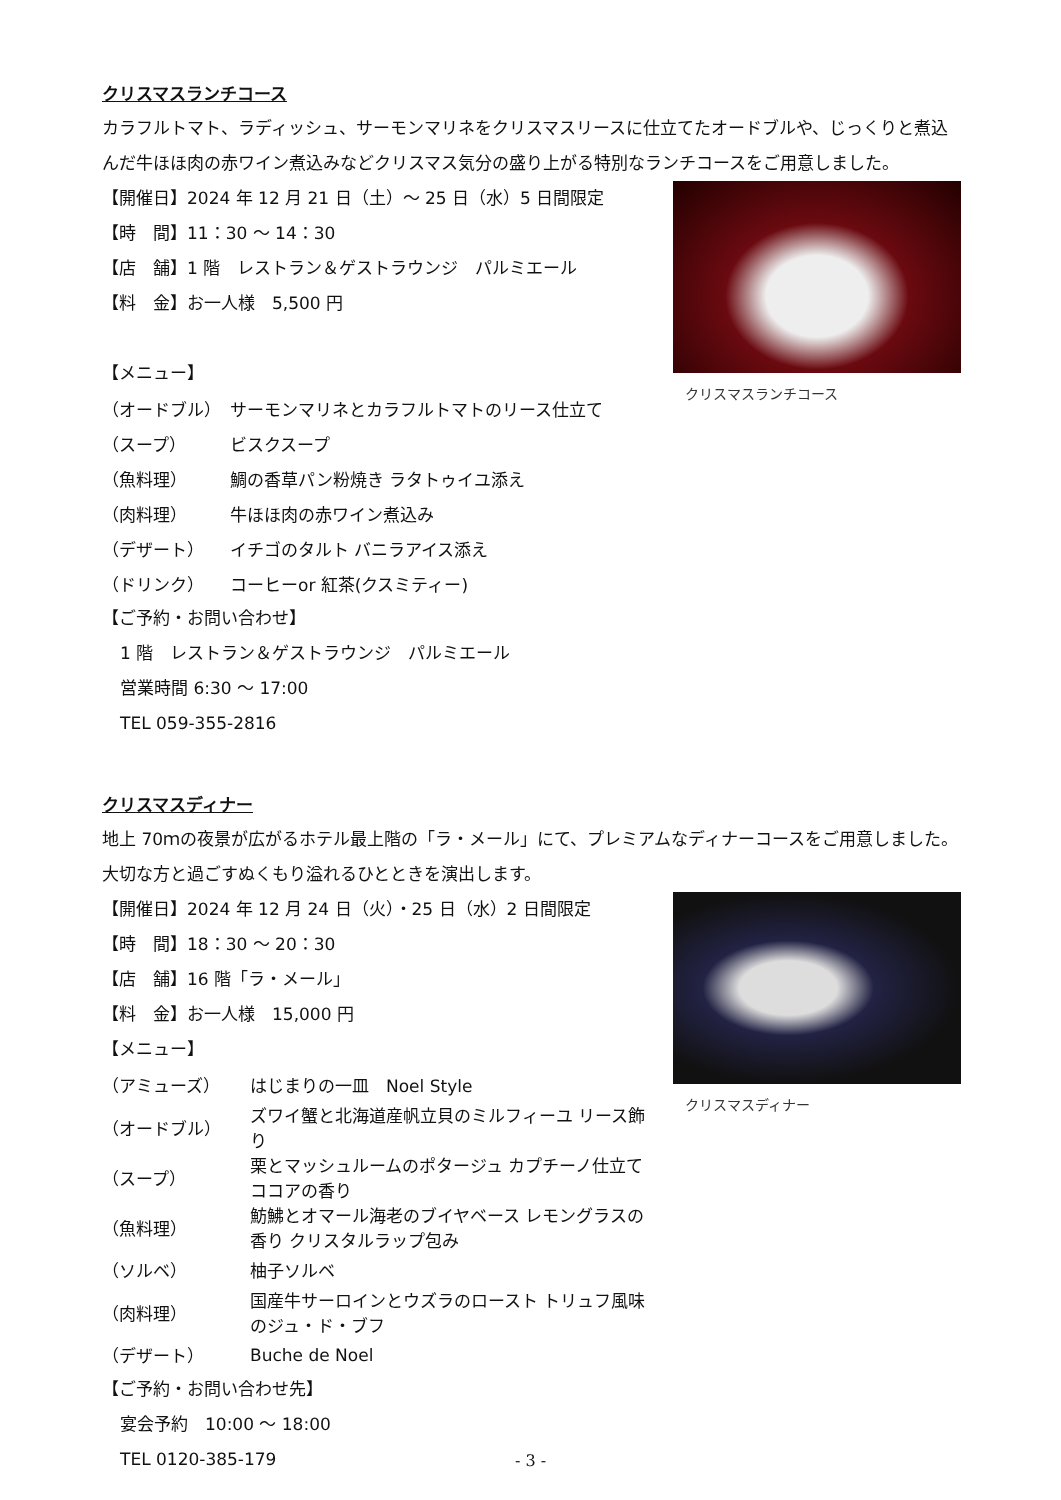クリスマスランチコース
カラフルトマト、ラディッシュ、サーモンマリネをクリスマスリースに仕立てたオードブルや、じっくりと煮込んだ牛ほほ肉の赤ワイン煮込みなどクリスマス気分の盛り上がる特別なランチコースをご用意しました。
クリスマスランチコース
【開催日】2024 年 12 月 21 日（土）～ 25 日（水）5 日間限定
【時　間】11：30 ～ 14：30
【店　舗】1 階　レストラン＆ゲストラウンジ　パルミエール
【料　金】お一人様　5,500 円
【メニュー】
| （オードブル） | サーモンマリネとカラフルトマトのリース仕立て |
| （スープ） | ビスクスープ |
| （魚料理） | 鯛の香草パン粉焼き ラタトゥイユ添え |
| （肉料理） | 牛ほほ肉の赤ワイン煮込み |
| （デザート） | イチゴのタルト バニラアイス添え |
| （ドリンク） | コーヒーor 紅茶(クスミティー) |
【ご予約・お問い合わせ】
1 階　レストラン＆ゲストラウンジ　パルミエール
営業時間 6:30 ～ 17:00
TEL 059-355-2816
クリスマスディナー
地上 70ｍの夜景が広がるホテル最上階の「ラ・メール」にて、プレミアムなディナーコースをご用意しました。大切な方と過ごすぬくもり溢れるひとときを演出します。
クリスマスディナー
【開催日】2024 年 12 月 24 日（火）・25 日（水）2 日間限定
【時　間】18：30 ～ 20：30
【店　舗】16 階「ラ・メール」
【料　金】お一人様　15,000 円
【メニュー】
| （アミューズ） | はじまりの一皿 Noel Style |
| （オードブル） | ズワイ蟹と北海道産帆立貝のミルフィーユ リース飾り |
| （スープ） | 栗とマッシュルームのポタージュ カプチーノ仕立て ココアの香り |
| （魚料理） | 魴鮄とオマール海老のブイヤベース レモングラスの香り クリスタルラップ包み |
| （ソルベ） | 柚子ソルベ |
| （肉料理） | 国産牛サーロインとウズラのロースト トリュフ風味のジュ・ド・ブフ |
| （デザート） | Buche de Noel |
【ご予約・お問い合わせ先】
宴会予約　10:00 ～ 18:00
TEL 0120-385-179
- 3 -